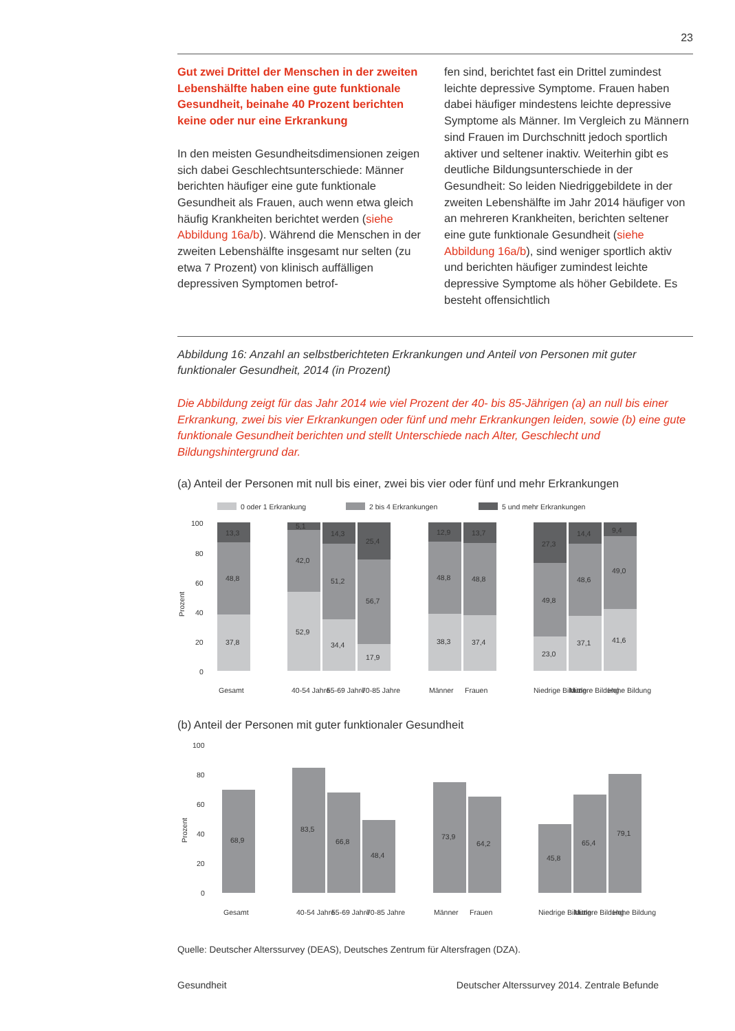23
Gut zwei Drittel der Menschen in der zweiten Lebenshälfte haben eine gute funktionale Gesundheit, beinahe 40 Prozent berichten keine oder nur eine Erkrankung
In den meisten Gesundheitsdimensionen zeigen sich dabei Geschlechtsunterschiede: Männer berichten häufiger eine gute funktionale Gesundheit als Frauen, auch wenn etwa gleich häufig Krankheiten berichtet werden (siehe Abbildung 16a/b). Während die Menschen in der zweiten Lebenshälfte insgesamt nur selten (zu etwa 7 Prozent) von klinisch auffälligen depressiven Symptomen betrof-
fen sind, berichtet fast ein Drittel zumindest leichte depressive Symptome. Frauen haben dabei häufiger mindestens leichte depressive Symptome als Männer. Im Vergleich zu Männern sind Frauen im Durchschnitt jedoch sportlich aktiver und seltener inaktiv. Weiterhin gibt es deutliche Bildungsunterschiede in der Gesundheit: So leiden Niedriggebildete in der zweiten Lebenshälfte im Jahr 2014 häufiger von an mehreren Krankheiten, berichten seltener eine gute funktionale Gesundheit (siehe Abbildung 16a/b), sind weniger sportlich aktiv und berichten häufiger zumindest leichte depressive Symptome als höher Gebildete. Es besteht offensichtlich
Abbildung 16: Anzahl an selbstberichteten Erkrankungen und Anteil von Personen mit guter funktionaler Gesundheit, 2014 (in Prozent)
Die Abbildung zeigt für das Jahr 2014 wie viel Prozent der 40- bis 85-Jährigen (a) an null bis einer Erkrankung, zwei bis vier Erkrankungen oder fünf und mehr Erkrankungen leiden, sowie (b) eine gute funktionale Gesundheit berichten und stellt Unterschiede nach Alter, Geschlecht und Bildungshintergrund dar.
(a) Anteil der Personen mit null bis einer, zwei bis vier oder fünf und mehr Erkrankungen
0 oder 1 Erkrankung
2 bis 4 Erkrankungen
5 und mehr Erkrankungen
100
80
60
40
20
0
Prozent
13,3
48,8
37,8
5,1
42,0
52,9
14,3
51,2
34,4
25,4
56,7
17,9
12,9
48,8
38,3
13,7
48,8
37,4
27,3
49,8
23,0
14,4
48,6
37,1
9,4
49,0
41,6
Gesamt
40-54 Jahre
55-69 Jahre
70-85 Jahre
Männer
Frauen
Niedrige Bildung
Mittlere Bildung
Hohe Bildung
(b) Anteil der Personen mit guter funktionaler Gesundheit
100
80
60
40
20
0
Prozent
68,9
83,5
66,8
48,4
73,9
64,2
45,8
65,4
79,1
Gesamt
40-54 Jahre
55-69 Jahre
70-85 Jahre
Männer
Frauen
Niedrige Bildung
Mittlere Bildung
Hohe Bildung
Quelle: Deutscher Alterssurvey (DEAS), Deutsches Zentrum für Altersfragen (DZA).
Gesundheit Deutscher Alterssurvey 2014. Zentrale Befunde